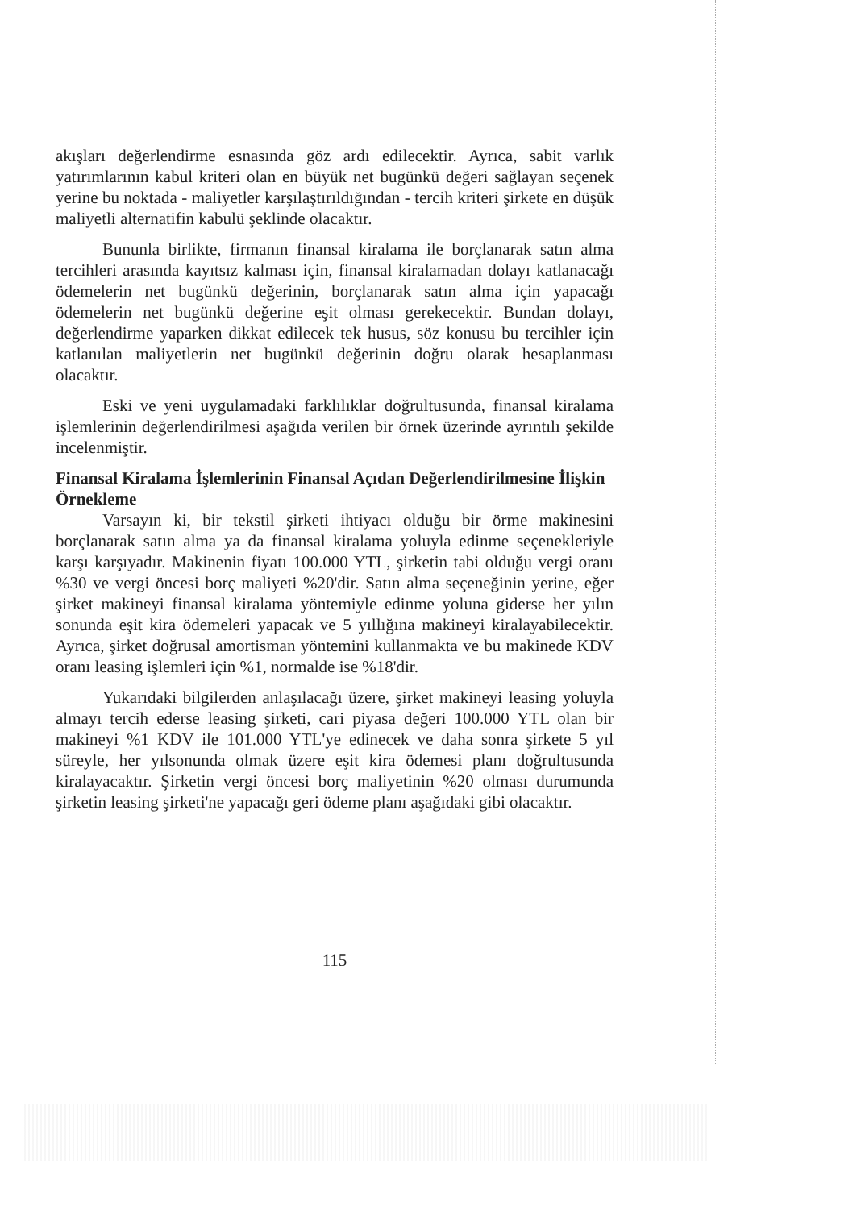akışları değerlendirme esnasında göz ardı edilecektir. Ayrıca, sabit varlık yatırımlarının kabul kriteri olan en büyük net bugünkü değeri sağlayan seçenek yerine bu noktada - maliyetler karşılaştırıldığından - tercih kriteri şirkete en düşük maliyetli alternatifin kabulü şeklinde olacaktır.
Bununla birlikte, firmanın finansal kiralama ile borçlanarak satın alma tercihleri arasında kayıtsız kalması için, finansal kiralamadan dolayı katlanacağı ödemelerin net bugünkü değerinin, borçlanarak satın alma için yapacağı ödemelerin net bugünkü değerine eşit olması gerekecektir. Bundan dolayı, değerlendirme yaparken dikkat edilecek tek husus, söz konusu bu tercihler için katlanılan maliyetlerin net bugünkü değerinin doğru olarak hesaplanması olacaktır.
Eski ve yeni uygulamadaki farklılıklar doğrultusunda, finansal kiralama işlemlerinin değerlendirilmesi aşağıda verilen bir örnek üzerinde ayrıntılı şekilde incelenmiştir.
Finansal Kiralama İşlemlerinin Finansal Açıdan Değerlendirilmesine İlişkin Örnekleme
Varsayın ki, bir tekstil şirketi ihtiyacı olduğu bir örme makinesini borçlanarak satın alma ya da finansal kiralama yoluyla edinme seçenekleriyle karşı karşıyadır. Makinenin fiyatı 100.000 YTL, şirketin tabi olduğu vergi oranı %30 ve vergi öncesi borç maliyeti %20'dir. Satın alma seçeneğinin yerine, eğer şirket makineyi finansal kiralama yöntemiyle edinme yoluna giderse her yılın sonunda eşit kira ödemeleri yapacak ve 5 yıllığına makineyi kiralayabilecektir. Ayrıca, şirket doğrusal amortisman yöntemini kullanmakta ve bu makinede KDV oranı leasing işlemleri için %1, normalde ise %18'dir.
Yukarıdaki bilgilerden anlaşılacağı üzere, şirket makineyi leasing yoluyla almayı tercih ederse leasing şirketi, cari piyasa değeri 100.000 YTL olan bir makineyi %1 KDV ile 101.000 YTL'ye edinecek ve daha sonra şirkete 5 yıl süreyle, her yılsonunda olmak üzere eşit kira ödemesi planı doğrultusunda kiralayacaktır. Şirketin vergi öncesi borç maliyetinin %20 olması durumunda şirketin leasing şirketi'ne yapacağı geri ödeme planı aşağıdaki gibi olacaktır.
115